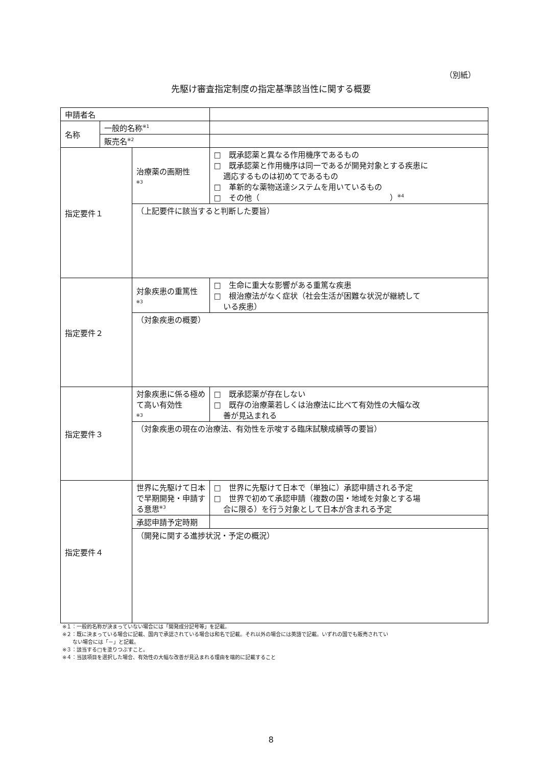（別紙）
先駆け審査指定制度の指定基準該当性に関する概要
| 申請者名 | | | |
| 名称 | 一般的名称<sup>※1</sup> | | |
| | 販売名<sup>※2</sup> | | |
| 指定要件１ | | 治療薬の画期性 ※3 | □ 既承認薬と異なる作用機序であるもの □ 既承認薬と作用機序は同一であるが開発対象とする疾患に 適応するものは初めてであるもの □ 革新的な薬物送達システムを用いているもの □ その他（ ）<sup>※4</sup> |
| | | （上記要件に該当すると判断した要旨） | |
| 指定要件２ | | 対象疾患の重篤性 ※3 | □ 生命に重大な影響がある重篤な疾患 □ 根治療法がなく症状（社会生活が困難な状況が継続して いる疾患） |
| | | （対象疾患の概要） | |
| 指定要件３ | | 対象疾患に係る極めて高い有効性 ※3 | □ 既承認薬が存在しない □ 既存の治療薬若しくは治療法に比べて有効性の大幅な改 善が見込まれる |
| | | （対象疾患の現在の治療法、有効性を示唆する臨床試験成績等の要旨） | |
| 指定要件４ | | 世界に先駆けて日本で早期開発・申請する意思<sup>※3</sup> | □ 世界に先駆けて日本で（単独に）承認申請される予定 □ 世界で初めて承認申請（複数の国・地域を対象とする場 合に限る）を行う対象として日本が含まれる予定 |
| | | 承認申請予定時期 | |
| | | （開発に関する進捗状況・予定の概況） | |
※１：一般的名称が決まっていない場合には「開発成分記号等」を記載。
※２：既に決まっている場合に記載、国内で承認されている場合は和名で記載。それ以外の場合には英語で記載。いずれの国でも販売されてい
　　ない場合には「－」と記載。
※３：該当する□を塗りつぶすこと。
※４：当該項目を選択した場合、有効性の大幅な改善が見込まれる理由を端的に記載すること
8